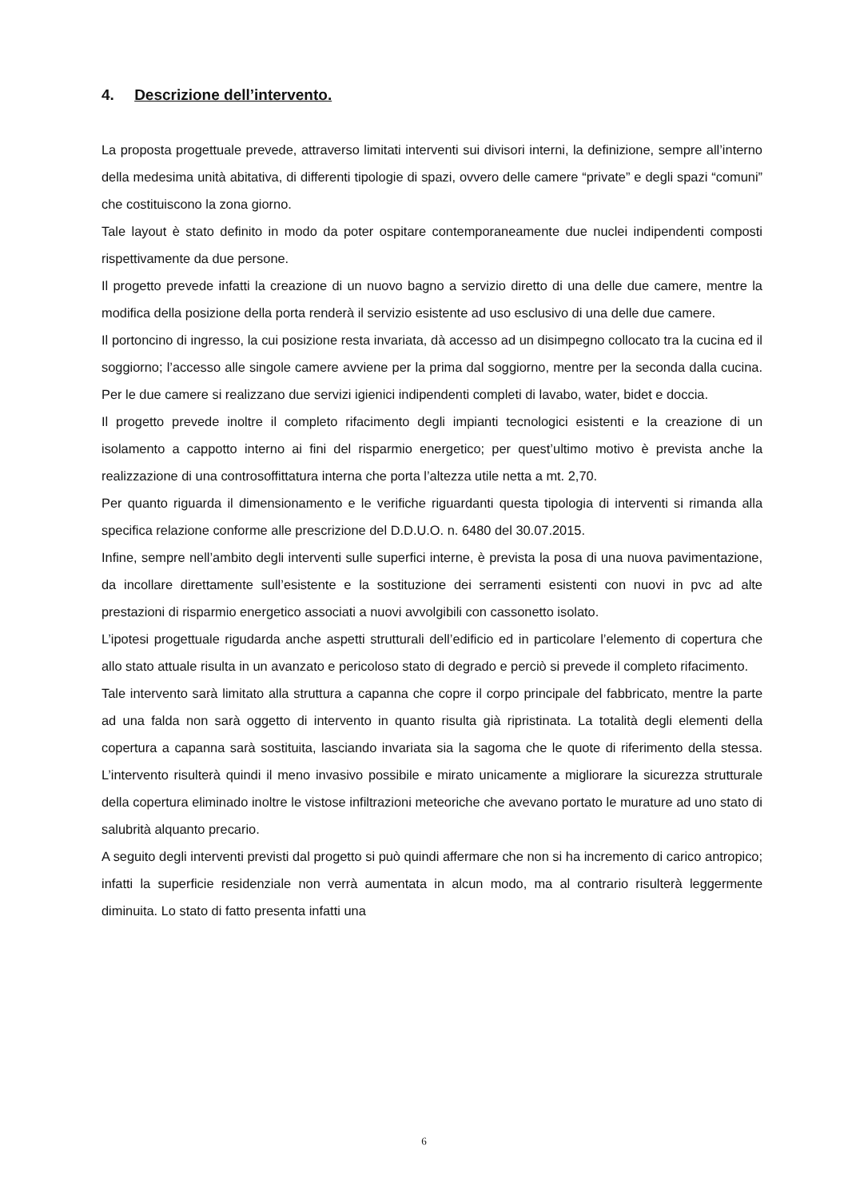4. Descrizione dell’intervento.
La proposta progettuale prevede, attraverso limitati interventi sui divisori interni, la definizione, sempre all’interno della medesima unità abitativa, di differenti tipologie di spazi, ovvero delle camere “private” e degli spazi “comuni” che costituiscono la zona giorno.
Tale layout è stato definito in modo da poter ospitare contemporaneamente due nuclei indipendenti composti rispettivamente da due persone.
Il progetto prevede infatti la creazione di un nuovo bagno a servizio diretto di una delle due camere, mentre la modifica della posizione della porta renderà il servizio esistente ad uso esclusivo di una delle due camere.
Il portoncino di ingresso, la cui posizione resta invariata, dà accesso ad un disimpegno collocato tra la cucina ed il soggiorno; l’accesso alle singole camere avviene per la prima dal soggiorno, mentre per la seconda dalla cucina. Per le due camere si realizzano due servizi igienici indipendenti completi di lavabo, water, bidet e doccia.
Il progetto prevede inoltre il completo rifacimento degli impianti tecnologici esistenti e la creazione di un isolamento a cappotto interno ai fini del risparmio energetico; per quest’ultimo motivo è prevista anche la realizzazione di una controsoffittatura interna che porta l’altezza utile netta a mt. 2,70.
Per quanto riguarda il dimensionamento e le verifiche riguardanti questa tipologia di interventi si rimanda alla specifica relazione conforme alle prescrizione del D.D.U.O. n. 6480 del 30.07.2015.
Infine, sempre nell’ambito degli interventi sulle superfici interne, è prevista la posa di una nuova pavimentazione, da incollare direttamente sull’esistente e la sostituzione dei serramenti esistenti con nuovi in pvc ad alte prestazioni di risparmio energetico associati a nuovi avvolgibili con cassonetto isolato.
L’ipotesi progettuale rigudarda anche aspetti strutturali dell’edificio ed in particolare l’elemento di copertura che allo stato attuale risulta in un avanzato e pericoloso stato di degrado e perciò si prevede il completo rifacimento.
Tale intervento sarà limitato alla struttura a capanna che copre il corpo principale del fabbricato, mentre la parte ad una falda non sarà oggetto di intervento in quanto risulta già ripristinata. La totalità degli elementi della copertura a capanna sarà sostituita, lasciando invariata sia la sagoma che le quote di riferimento della stessa. L’intervento risulterà quindi il meno invasivo possibile e mirato unicamente a migliorare la sicurezza strutturale della copertura eliminado inoltre le vistose infiltrazioni meteoriche che avevano portato le murature ad uno stato di salubrità alquanto precario.
A seguito degli interventi previsti dal progetto si può quindi affermare che non si ha incremento di carico antropico; infatti la superficie residenziale non verrà aumentata in alcun modo, ma al contrario risulterà leggermente diminuita. Lo stato di fatto presenta infatti una
6